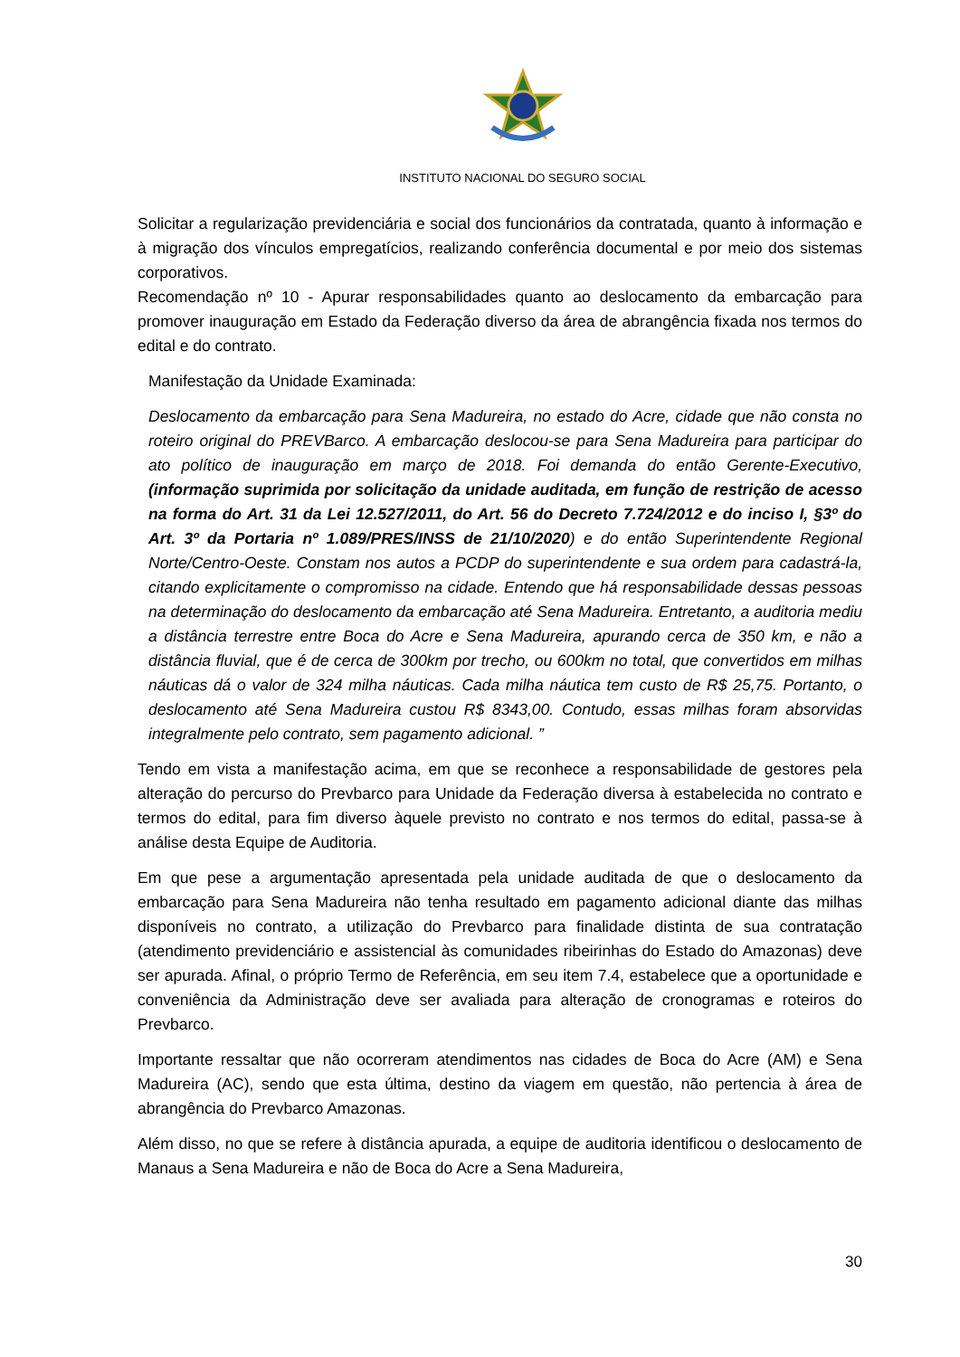INSTITUTO NACIONAL DO SEGURO SOCIAL
Solicitar a regularização previdenciária e social dos funcionários da contratada, quanto à informação e à migração dos vínculos empregatícios, realizando conferência documental e por meio dos sistemas corporativos.
Recomendação nº 10 - Apurar responsabilidades quanto ao deslocamento da embarcação para promover inauguração em Estado da Federação diverso da área de abrangência fixada nos termos do edital e do contrato.
Manifestação da Unidade Examinada:
Deslocamento da embarcação para Sena Madureira, no estado do Acre, cidade que não consta no roteiro original do PREVBarco. A embarcação deslocou-se para Sena Madureira para participar do ato político de inauguração em março de 2018. Foi demanda do então Gerente-Executivo, (informação suprimida por solicitação da unidade auditada, em função de restrição de acesso na forma do Art. 31 da Lei 12.527/2011, do Art. 56 do Decreto 7.724/2012 e do inciso I, §3º do Art. 3º da Portaria nº 1.089/PRES/INSS de 21/10/2020) e do então Superintendente Regional Norte/Centro-Oeste. Constam nos autos a PCDP do superintendente e sua ordem para cadastrá-la, citando explicitamente o compromisso na cidade. Entendo que há responsabilidade dessas pessoas na determinação do deslocamento da embarcação até Sena Madureira. Entretanto, a auditoria mediu a distância terrestre entre Boca do Acre e Sena Madureira, apurando cerca de 350 km, e não a distância fluvial, que é de cerca de 300km por trecho, ou 600km no total, que convertidos em milhas náuticas dá o valor de 324 milha náuticas. Cada milha náutica tem custo de R$ 25,75. Portanto, o deslocamento até Sena Madureira custou R$ 8343,00. Contudo, essas milhas foram absorvidas integralmente pelo contrato, sem pagamento adicional. ”
Tendo em vista a manifestação acima, em que se reconhece a responsabilidade de gestores pela alteração do percurso do Prevbarco para Unidade da Federação diversa à estabelecida no contrato e termos do edital, para fim diverso àquele previsto no contrato e nos termos do edital, passa-se à análise desta Equipe de Auditoria.
Em que pese a argumentação apresentada pela unidade auditada de que o deslocamento da embarcação para Sena Madureira não tenha resultado em pagamento adicional diante das milhas disponíveis no contrato, a utilização do Prevbarco para finalidade distinta de sua contratação (atendimento previdenciário e assistencial às comunidades ribeirinhas do Estado do Amazonas) deve ser apurada. Afinal, o próprio Termo de Referência, em seu item 7.4, estabelece que a oportunidade e conveniência da Administração deve ser avaliada para alteração de cronogramas e roteiros do Prevbarco.
Importante ressaltar que não ocorreram atendimentos nas cidades de Boca do Acre (AM) e Sena Madureira (AC), sendo que esta última, destino da viagem em questão, não pertencia à área de abrangência do Prevbarco Amazonas.
Além disso, no que se refere à distância apurada, a equipe de auditoria identificou o deslocamento de Manaus a Sena Madureira e não de Boca do Acre a Sena Madureira,
30